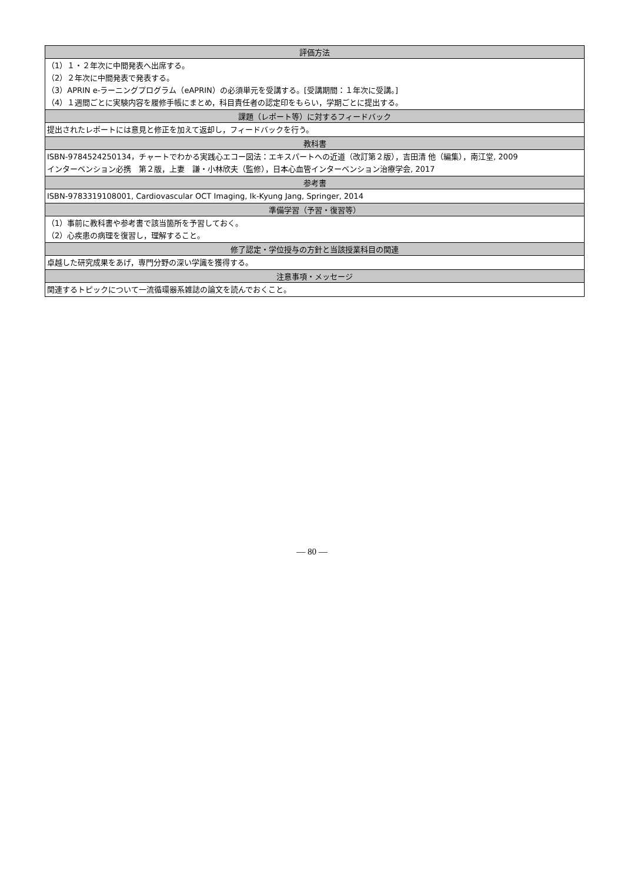| 評価方法 |
| --- |
| （1）１・２年次に中間発表へ出席する。 （2）２年次に中間発表で発表する。 （3）APRIN e-ラーニングプログラム（eAPRIN）の必須単元を受講する。[受講期間：１年次に受講。] （4）１週間ごとに実験内容を履修手帳にまとめ，科目責任者の認定印をもらい，学期ごとに提出する。 |
| 課題（レポート等）に対するフィードバック |
| 提出されたレポートには意見と修正を加えて返却し，フィードバックを行う。 |
| 教科書 |
| ISBN-9784524250134，チャートでわかる実践心エコー図法：エキスパートへの近道（改訂第２版），吉田清 他（編集），南江堂, 2009 インターベンション必携 第２版，上妻 謙・小林欣夫（監修），日本心血管インターベンション治療学会, 2017 |
| 参考書 |
| ISBN-9783319108001, Cardiovascular OCT Imaging, Ik-Kyung Jang, Springer, 2014 |
| 準備学習（予習・復習等） |
| （1）事前に教科書や参考書で該当箇所を予習しておく。 （2）心疾患の病理を復習し，理解すること。 |
| 修了認定・学位授与の方針と当該授業科目の関連 |
| 卓越した研究成果をあげ，専門分野の深い学識を獲得する。 |
| 注意事項・メッセージ |
| 関連するトピックについて一流循環器系雑誌の論文を読んでおくこと。 |
— 80 —